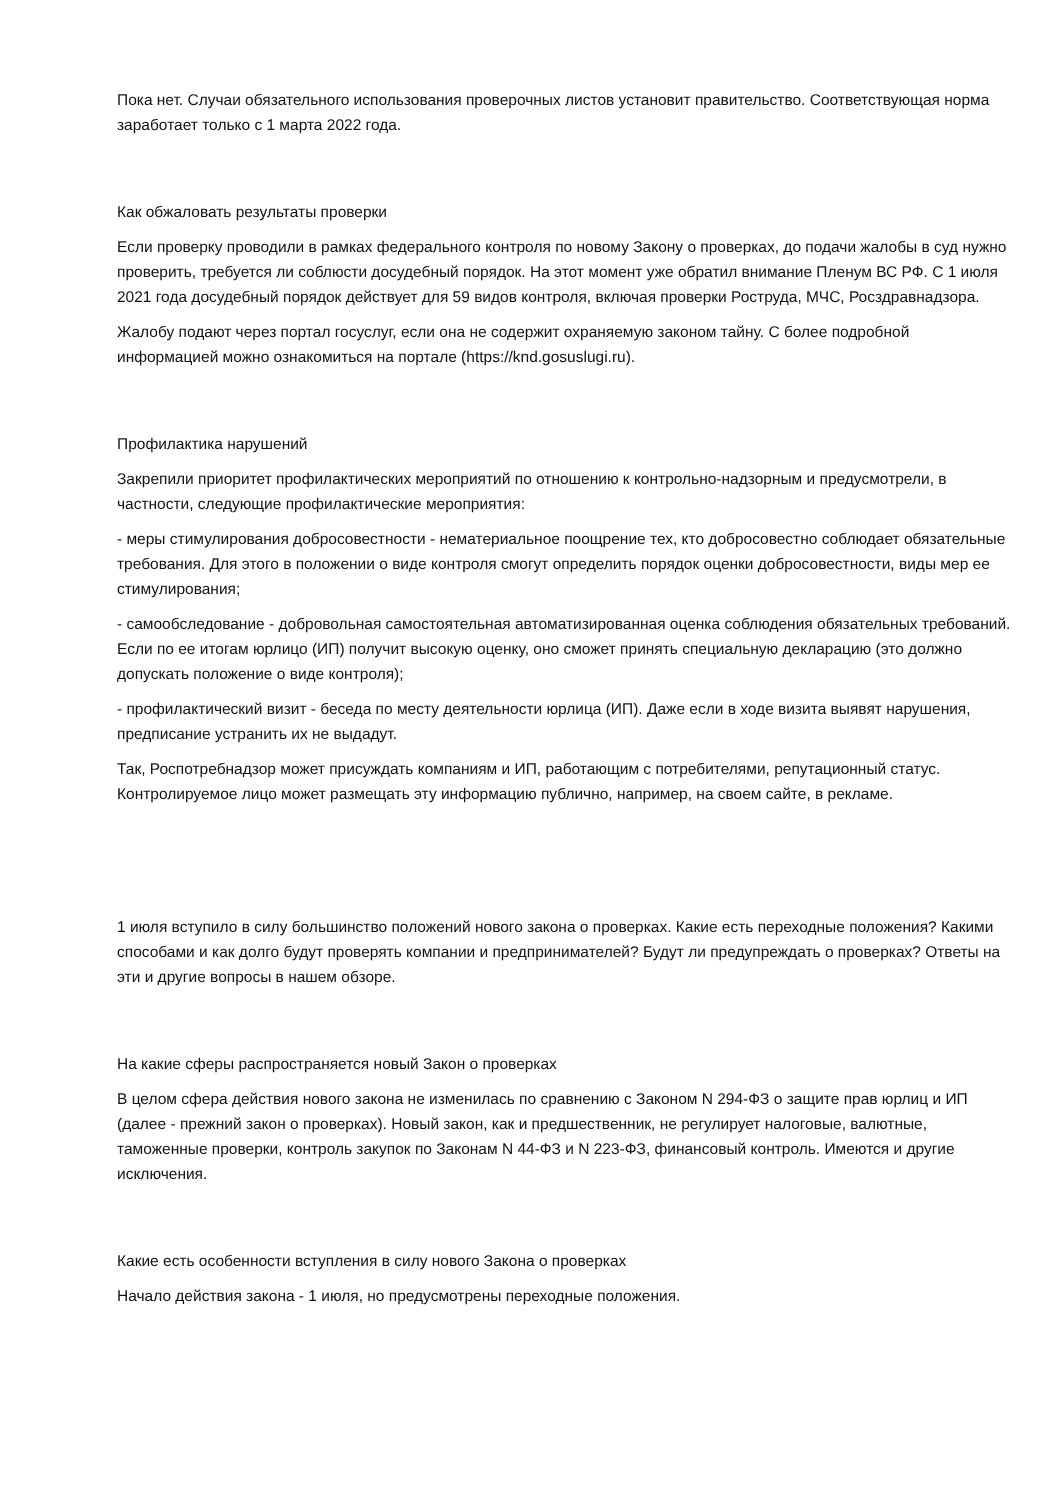Пока нет. Случаи обязательного использования проверочных листов установит правительство. Соответствующая норма заработает только с 1 марта 2022 года.
Как обжаловать результаты проверки
Если проверку проводили в рамках федерального контроля по новому Закону о проверках, до подачи жалобы в суд нужно проверить, требуется ли соблюсти досудебный порядок. На этот момент уже обратил внимание Пленум ВС РФ. С 1 июля 2021 года досудебный порядок действует для 59 видов контроля, включая проверки Роструда, МЧС, Росздравнадзора.
Жалобу подают через портал госуслуг, если она не содержит охраняемую законом тайну. С более подробной информацией можно ознакомиться на портале (https://knd.gosuslugi.ru).
Профилактика нарушений
Закрепили приоритет профилактических мероприятий по отношению к контрольно-надзорным и предусмотрели, в частности, следующие профилактические мероприятия:
- меры стимулирования добросовестности - нематериальное поощрение тех, кто добросовестно соблюдает обязательные требования. Для этого в положении о виде контроля смогут определить порядок оценки добросовестности, виды мер ее стимулирования;
- самообследование - добровольная самостоятельная автоматизированная оценка соблюдения обязательных требований. Если по ее итогам юрлицо (ИП) получит высокую оценку, оно сможет принять специальную декларацию (это должно допускать положение о виде контроля);
- профилактический визит - беседа по месту деятельности юрлица (ИП). Даже если в ходе визита выявят нарушения, предписание устранить их не выдадут.
Так, Роспотребнадзор может присуждать компаниям и ИП, работающим с потребителями, репутационный статус. Контролируемое лицо может размещать эту информацию публично, например, на своем сайте, в рекламе.
1 июля вступило в силу большинство положений нового закона о проверках. Какие есть переходные положения? Какими способами и как долго будут проверять компании и предпринимателей? Будут ли предупреждать о проверках? Ответы на эти и другие вопросы в нашем обзоре.
На какие сферы распространяется новый Закон о проверках
В целом сфера действия нового закона не изменилась по сравнению с Законом N 294-ФЗ о защите прав юрлиц и ИП (далее - прежний закон о проверках). Новый закон, как и предшественник, не регулирует налоговые, валютные, таможенные проверки, контроль закупок по Законам N 44-ФЗ и N 223-ФЗ, финансовый контроль. Имеются и другие исключения.
Какие есть особенности вступления в силу нового Закона о проверках
Начало действия закона - 1 июля, но предусмотрены переходные положения.